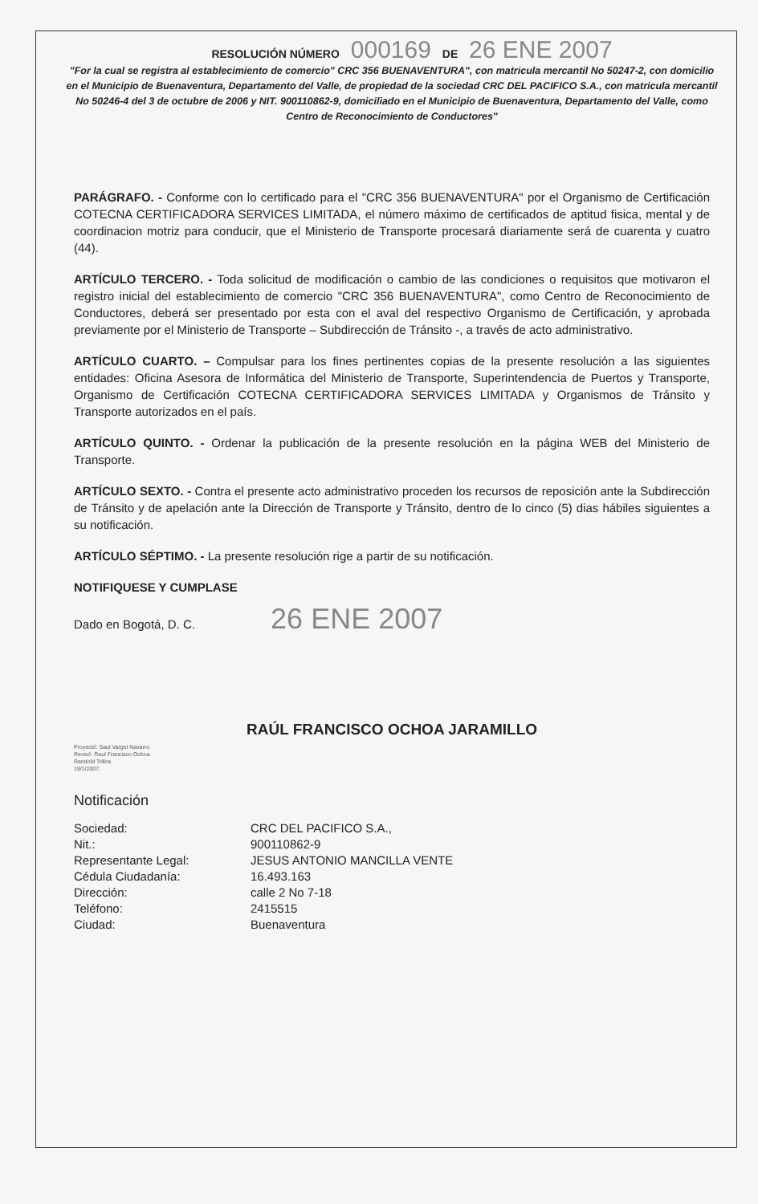RESOLUCIÓN NÚMERO 000169 DE 26 ENE 2007
"For la cual se registra al establecimiento de comercio" CRC 356 BUENAVENTURA", con matricula mercantil No 50247-2, con domicilio en el Municipio de Buenaventura, Departamento del Valle, de propiedad de la sociedad CRC DEL PACIFICO S.A., con matricula mercantil No 50246-4 del 3 de octubre de 2006 y NIT. 900110862-9, domiciliado en el Municipio de Buenaventura, Departamento del Valle, como Centro de Reconocimiento de Conductores"
PARÁGRAFO. - Conforme con lo certificado para el "CRC 356 BUENAVENTURA" por el Organismo de Certificación COTECNA CERTIFICADORA SERVICES LIMITADA, el número máximo de certificados de aptitud fisica, mental y de coordinacion motriz para conducir, que el Ministerio de Transporte procesará diariamente será de cuarenta y cuatro (44).
ARTÍCULO TERCERO. - Toda solicitud de modificación o cambio de las condiciones o requisitos que motivaron el registro inicial del establecimiento de comercio "CRC 356 BUENAVENTURA", como Centro de Reconocimiento de Conductores, deberá ser presentado por esta con el aval del respectivo Organismo de Certificación, y aprobada previamente por el Ministerio de Transporte – Subdirección de Tránsito -, a través de acto administrativo.
ARTÍCULO CUARTO. – Compulsar para los fines pertinentes copias de la presente resolución a las siguientes entidades: Oficina Asesora de Informática del Ministerio de Transporte, Superintendencia de Puertos y Transporte, Organismo de Certificación COTECNA CERTIFICADORA SERVICES LIMITADA y Organismos de Tránsito y Transporte autorizados en el país.
ARTÍCULO QUINTO. - Ordenar la publicación de la presente resolución en la página WEB del Ministerio de Transporte.
ARTÍCULO SEXTO. - Contra el presente acto administrativo proceden los recursos de reposición ante la Subdirección de Tránsito y de apelación ante la Dirección de Transporte y Tránsito, dentro de lo cinco (5) dias hábiles siguientes a su notificación.
ARTÍCULO SÉPTIMO. - La presente resolución rige a partir de su notificación.
NOTIFIQUESE Y CUMPLASE
Dado en Bogotá, D. C. 26 ENE 2007
RAÚL FRANCISCO OCHOA JARAMILLO
Proyectó: Saul Vargel Navarro
Revisó: Raul Francisco Ochoa
Randold Trillos
19/1/2007.
Notificación
Sociedad:
CRC DEL PACIFICO S.A.,
Nit.:
900110862-9
Representante Legal:
JESUS ANTONIO MANCILLA VENTE
Cédula Ciudadanía:
16.493.163
Dirección:
calle 2 No 7-18
Teléfono:
2415515
Ciudad:
Buenaventura